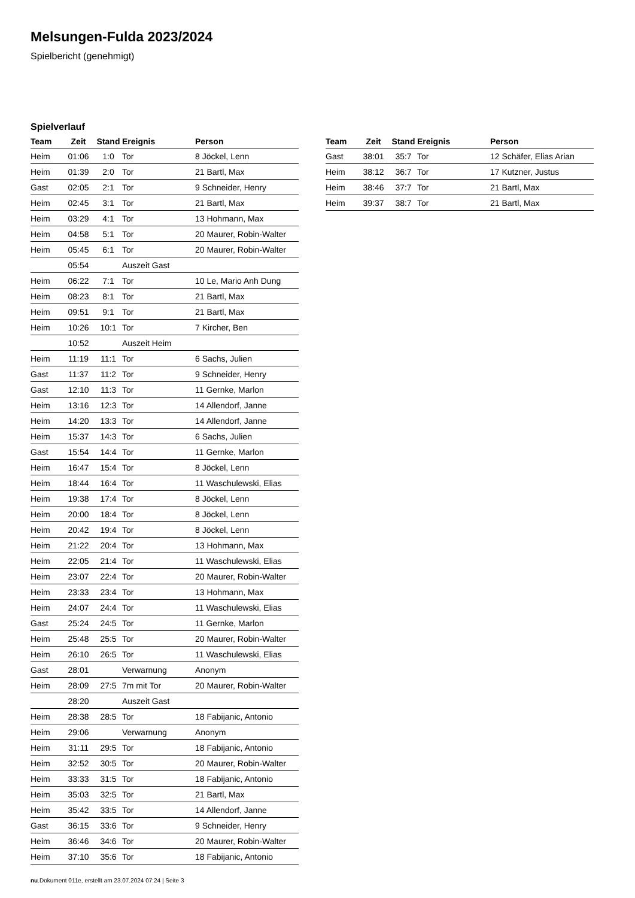Melsungen-Fulda 2023/2024
Spielbericht (genehmigt)
Spielverlauf
| Team | Zeit | Stand | Ereignis | Person |
| --- | --- | --- | --- | --- |
| Heim | 01:06 | 1:0 | Tor | 8 Jöckel, Lenn |
| Heim | 01:39 | 2:0 | Tor | 21 Bartl, Max |
| Gast | 02:05 | 2:1 | Tor | 9 Schneider, Henry |
| Heim | 02:45 | 3:1 | Tor | 21 Bartl, Max |
| Heim | 03:29 | 4:1 | Tor | 13 Hohmann, Max |
| Heim | 04:58 | 5:1 | Tor | 20 Maurer, Robin-Walter |
| Heim | 05:45 | 6:1 | Tor | 20 Maurer, Robin-Walter |
| | 05:54 | | Auszeit Gast | |
| Heim | 06:22 | 7:1 | Tor | 10 Le, Mario Anh Dung |
| Heim | 08:23 | 8:1 | Tor | 21 Bartl, Max |
| Heim | 09:51 | 9:1 | Tor | 21 Bartl, Max |
| Heim | 10:26 | 10:1 | Tor | 7 Kircher, Ben |
| | 10:52 | | Auszeit Heim | |
| Heim | 11:19 | 11:1 | Tor | 6 Sachs, Julien |
| Gast | 11:37 | 11:2 | Tor | 9 Schneider, Henry |
| Gast | 12:10 | 11:3 | Tor | 11 Gernke, Marlon |
| Heim | 13:16 | 12:3 | Tor | 14 Allendorf, Janne |
| Heim | 14:20 | 13:3 | Tor | 14 Allendorf, Janne |
| Heim | 15:37 | 14:3 | Tor | 6 Sachs, Julien |
| Gast | 15:54 | 14:4 | Tor | 11 Gernke, Marlon |
| Heim | 16:47 | 15:4 | Tor | 8 Jöckel, Lenn |
| Heim | 18:44 | 16:4 | Tor | 11 Waschulewski, Elias |
| Heim | 19:38 | 17:4 | Tor | 8 Jöckel, Lenn |
| Heim | 20:00 | 18:4 | Tor | 8 Jöckel, Lenn |
| Heim | 20:42 | 19:4 | Tor | 8 Jöckel, Lenn |
| Heim | 21:22 | 20:4 | Tor | 13 Hohmann, Max |
| Heim | 22:05 | 21:4 | Tor | 11 Waschulewski, Elias |
| Heim | 23:07 | 22:4 | Tor | 20 Maurer, Robin-Walter |
| Heim | 23:33 | 23:4 | Tor | 13 Hohmann, Max |
| Heim | 24:07 | 24:4 | Tor | 11 Waschulewski, Elias |
| Gast | 25:24 | 24:5 | Tor | 11 Gernke, Marlon |
| Heim | 25:48 | 25:5 | Tor | 20 Maurer, Robin-Walter |
| Heim | 26:10 | 26:5 | Tor | 11 Waschulewski, Elias |
| Gast | 28:01 | | Verwarnung | Anonym |
| Heim | 28:09 | 27:5 | 7m mit Tor | 20 Maurer, Robin-Walter |
| | 28:20 | | Auszeit Gast | |
| Heim | 28:38 | 28:5 | Tor | 18 Fabijanic, Antonio |
| Heim | 29:06 | | Verwarnung | Anonym |
| Heim | 31:11 | 29:5 | Tor | 18 Fabijanic, Antonio |
| Heim | 32:52 | 30:5 | Tor | 20 Maurer, Robin-Walter |
| Heim | 33:33 | 31:5 | Tor | 18 Fabijanic, Antonio |
| Heim | 35:03 | 32:5 | Tor | 21 Bartl, Max |
| Heim | 35:42 | 33:5 | Tor | 14 Allendorf, Janne |
| Gast | 36:15 | 33:6 | Tor | 9 Schneider, Henry |
| Heim | 36:46 | 34:6 | Tor | 20 Maurer, Robin-Walter |
| Heim | 37:10 | 35:6 | Tor | 18 Fabijanic, Antonio |
| Team | Zeit | Stand | Ereignis | Person |
| --- | --- | --- | --- | --- |
| Gast | 38:01 | 35:7 | Tor | 12 Schäfer, Elias Arian |
| Heim | 38:12 | 36:7 | Tor | 17 Kutzner, Justus |
| Heim | 38:46 | 37:7 | Tor | 21 Bartl, Max |
| Heim | 39:37 | 38:7 | Tor | 21 Bartl, Max |
nu.Dokument 011e, erstellt am 23.07.2024 07:24 | Seite 3